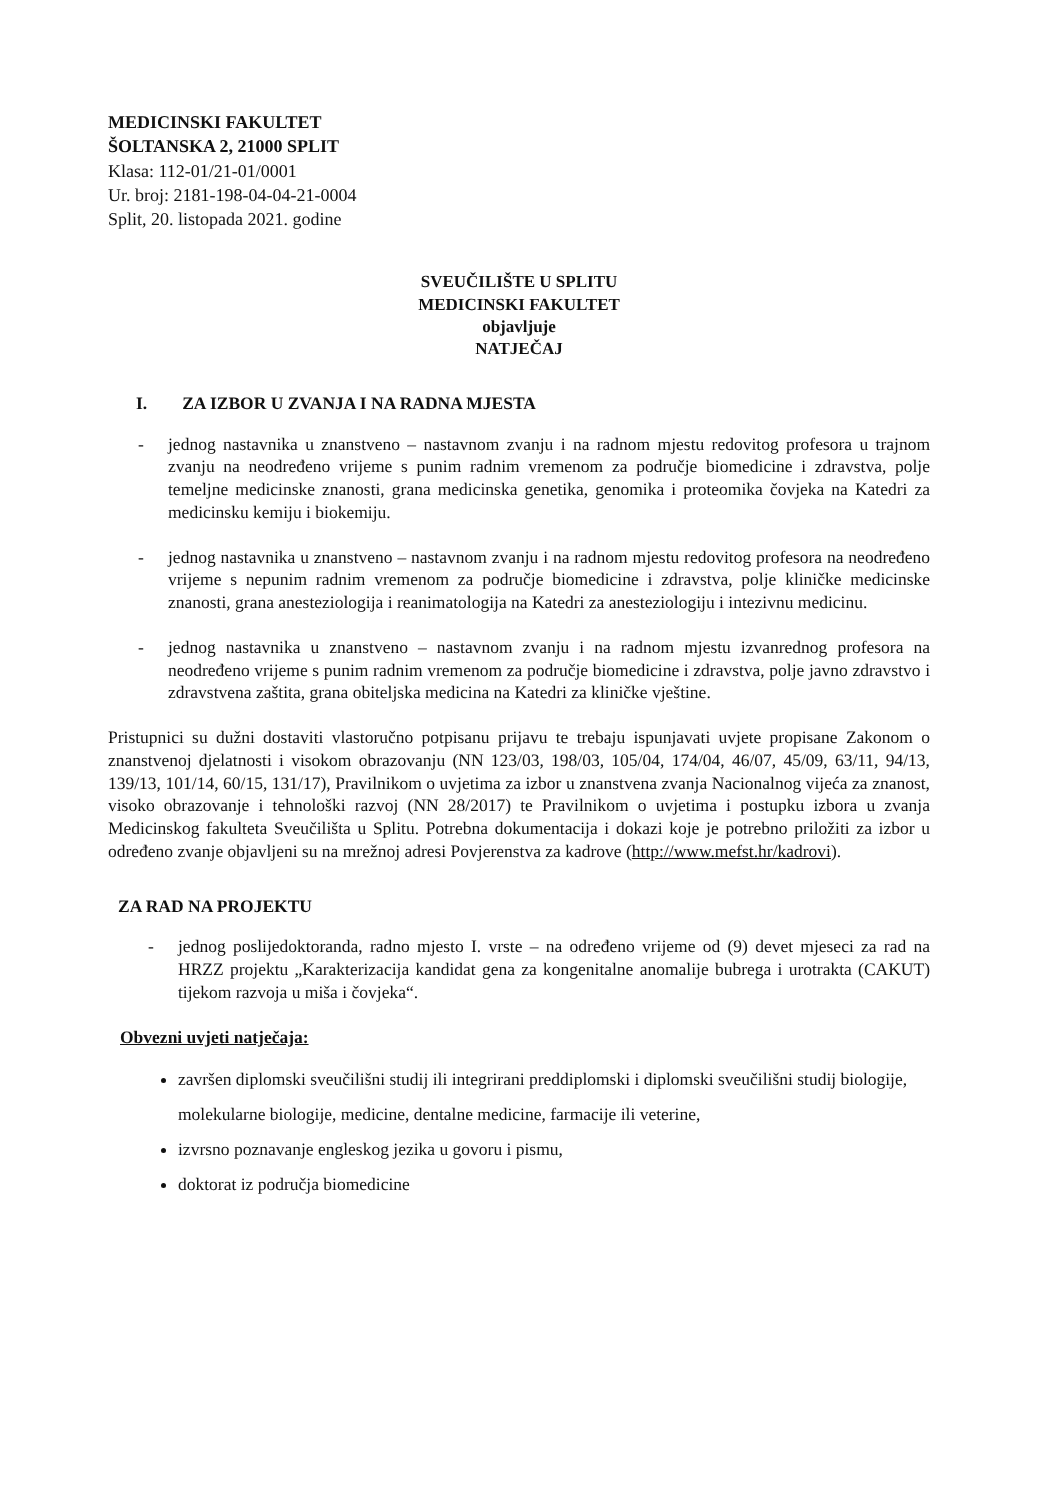MEDICINSKI FAKULTET
ŠOLTANSKA 2, 21000 SPLIT
Klasa: 112-01/21-01/0001
Ur. broj: 2181-198-04-04-21-0004
Split, 20. listopada 2021. godine
SVEUČILIŠTE U SPLITU
MEDICINSKI FAKULTET
objavljuje
NATJEČAJ
I. ZA IZBOR U ZVANJA I NA RADNA MJESTA
- jednog nastavnika u znanstveno – nastavnom zvanju i na radnom mjestu redovitog profesora u trajnom zvanju na neodređeno vrijeme s punim radnim vremenom za područje biomedicine i zdravstva, polje temeljne medicinske znanosti, grana medicinska genetika, genomika i proteomika čovjeka na Katedri za medicinsku kemiju i biokemiju.
- jednog nastavnika u znanstveno – nastavnom zvanju i na radnom mjestu redovitog profesora na neodređeno vrijeme s nepunim radnim vremenom za područje biomedicine i zdravstva, polje kliničke medicinske znanosti, grana anesteziologija i reanimatologija na Katedri za anesteziologiju i intezivnu medicinu.
- jednog nastavnika u znanstveno – nastavnom zvanju i na radnom mjestu izvanrednog profesora na neodređeno vrijeme s punim radnim vremenom za područje biomedicine i zdravstva, polje javno zdravstvo i zdravstvena zaštita, grana obiteljska medicina na Katedri za kliničke vještine.
Pristupnici su dužni dostaviti vlastoručno potpisanu prijavu te trebaju ispunjavati uvjete propisane Zakonom o znanstvenoj djelatnosti i visokom obrazovanju (NN 123/03, 198/03, 105/04, 174/04, 46/07, 45/09, 63/11, 94/13, 139/13, 101/14, 60/15, 131/17), Pravilnikom o uvjetima za izbor u znanstvena zvanja Nacionalnog vijeća za znanost, visoko obrazovanje i tehnološki razvoj (NN 28/2017) te Pravilnikom o uvjetima i postupku izbora u zvanja Medicinskog fakulteta Sveučilišta u Splitu. Potrebna dokumentacija i dokazi koje je potrebno priložiti za izbor u određeno zvanje objavljeni su na mrežnoj adresi Povjerenstva za kadrove (http://www.mefst.hr/kadrovi).
ZA RAD NA PROJEKTU
- jednog poslijedoktoranda, radno mjesto I. vrste – na određeno vrijeme od (9) devet mjeseci za rad na HRZZ projektu „Karakterizacija kandidat gena za kongenitalne anomalije bubrega i urotrakta (CAKUT) tijekom razvoja u miša i čovjeka“.
Obvezni uvjeti natječaja:
završen diplomski sveučilišni studij ili integrirani preddiplomski i diplomski sveučilišni studij biologije, molekularne biologije, medicine, dentalne medicine, farmacije ili veterine,
izvrsno poznavanje engleskog jezika u govoru i pismu,
doktorat iz područja biomedicine